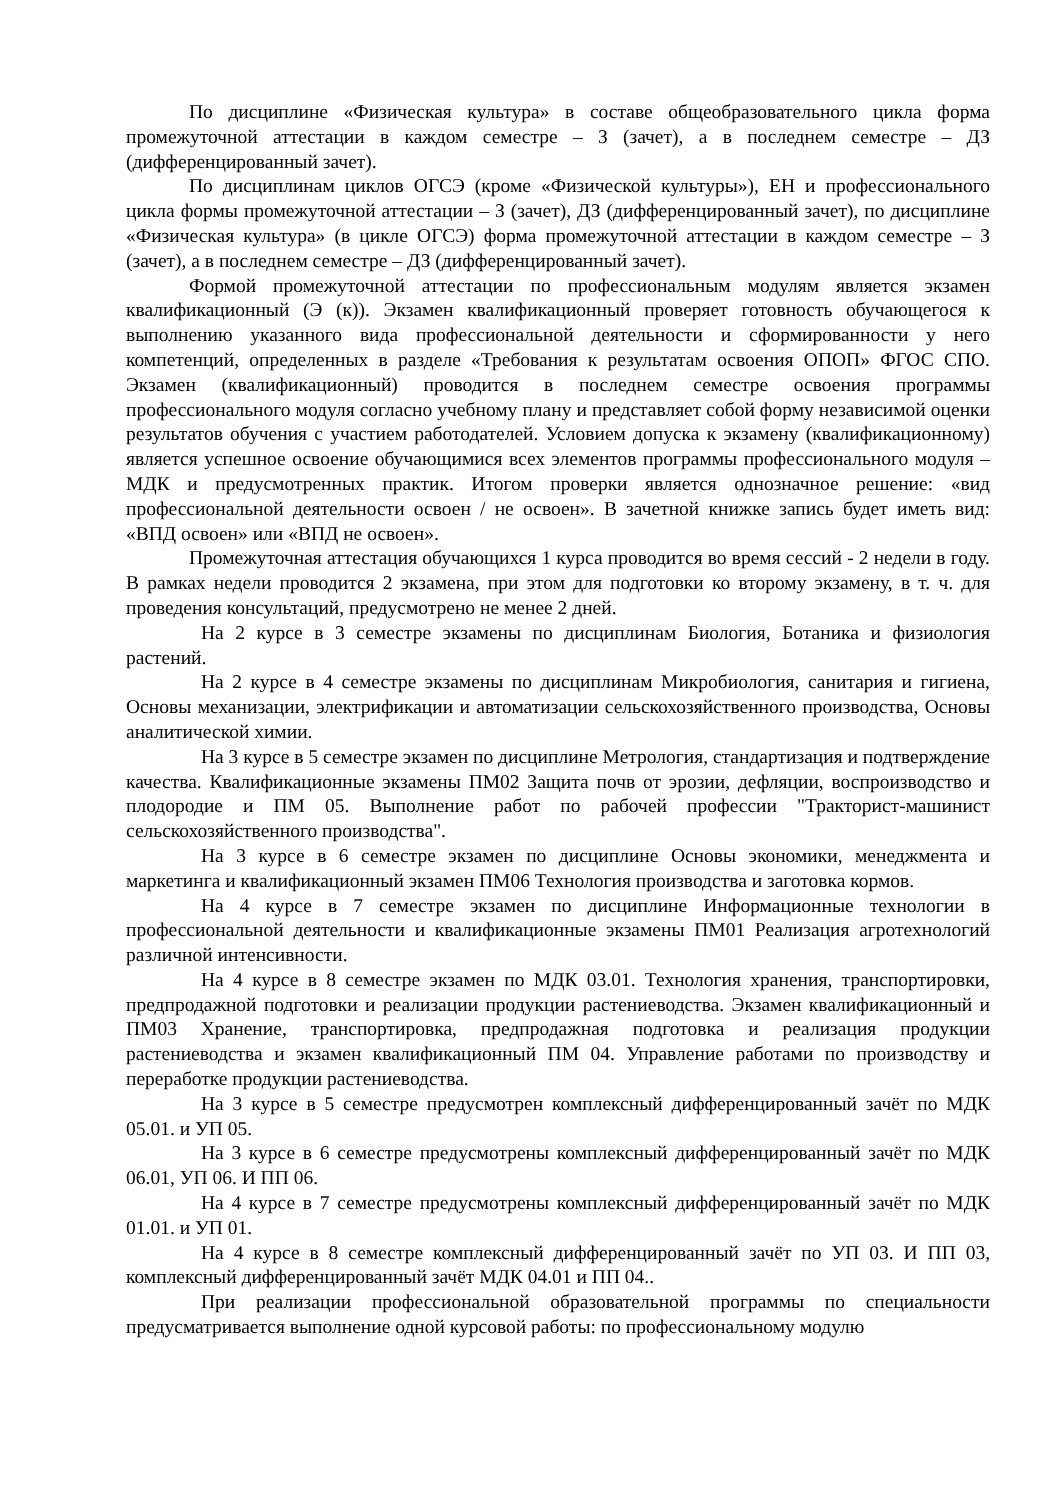По дисциплине «Физическая культура» в составе общеобразовательного цикла форма промежуточной аттестации в каждом семестре – З (зачет), а в последнем семестре – ДЗ (дифференцированный зачет).
По дисциплинам циклов ОГСЭ (кроме «Физической культуры»), ЕН и профессионального цикла формы промежуточной аттестации – З (зачет), ДЗ (дифференцированный зачет), по дисциплине «Физическая культура» (в цикле ОГСЭ) форма промежуточной аттестации в каждом семестре – З (зачет), а в последнем семестре – ДЗ (дифференцированный зачет).
Формой промежуточной аттестации по профессиональным модулям является экзамен квалификационный (Э (к)). Экзамен квалификационный проверяет готовность обучающегося к выполнению указанного вида профессиональной деятельности и сформированности у него компетенций, определенных в разделе «Требования к результатам освоения ОПОП» ФГОС СПО. Экзамен (квалификационный) проводится в последнем семестре освоения программы профессионального модуля согласно учебному плану и представляет собой форму независимой оценки результатов обучения с участием работодателей. Условием допуска к экзамену (квалификационному) является успешное освоение обучающимися всех элементов программы профессионального модуля – МДК и предусмотренных практик. Итогом проверки является однозначное решение: «вид профессиональной деятельности освоен / не освоен». В зачетной книжке запись будет иметь вид: «ВПД освоен» или «ВПД не освоен».
Промежуточная аттестация обучающихся 1 курса проводится во время сессий - 2 недели в году. В рамках недели проводится 2 экзамена, при этом для подготовки ко второму экзамену, в т. ч. для проведения консультаций, предусмотрено не менее 2 дней.
На 2 курсе в 3 семестре экзамены по дисциплинам Биология, Ботаника и физиология растений.
На 2 курсе в 4 семестре экзамены по дисциплинам Микробиология, санитария и гигиена, Основы механизации, электрификации и автоматизации сельскохозяйственного производства, Основы аналитической химии.
На 3 курсе в 5 семестре экзамен по дисциплине Метрология, стандартизация и подтверждение качества. Квалификационные экзамены ПМ02 Защита почв от эрозии, дефляции, воспроизводство и плодородие и ПМ 05. Выполнение работ по рабочей профессии "Тракторист-машинист сельскохозяйственного производства".
На 3 курсе в 6 семестре экзамен по дисциплине Основы экономики, менеджмента и маркетинга и квалификационный экзамен ПМ06 Технология производства и заготовка кормов.
На 4 курсе в 7 семестре экзамен по дисциплине Информационные технологии в профессиональной деятельности и квалификационные экзамены ПМ01 Реализация агротехнологий различной интенсивности.
На 4 курсе в 8 семестре экзамен по МДК 03.01. Технология хранения, транспортировки, предпродажной подготовки и реализации продукции растениеводства. Экзамен квалификационный и ПМ03 Хранение, транспортировка, предпродажная подготовка и реализация продукции растениеводства и экзамен квалификационный ПМ 04. Управление работами по производству и переработке продукции растениеводства.
На 3 курсе в 5 семестре предусмотрен комплексный дифференцированный зачёт по МДК 05.01. и УП 05.
На 3 курсе в 6 семестре предусмотрены комплексный дифференцированный зачёт по МДК 06.01, УП 06. И ПП 06.
На 4 курсе в 7 семестре предусмотрены комплексный дифференцированный зачёт по МДК 01.01. и УП 01.
На 4 курсе в 8 семестре комплексный дифференцированный зачёт по УП 03. И ПП 03, комплексный дифференцированный зачёт МДК 04.01 и ПП 04..
При реализации профессиональной образовательной программы по специальности предусматривается выполнение одной курсовой работы: по профессиональному модулю